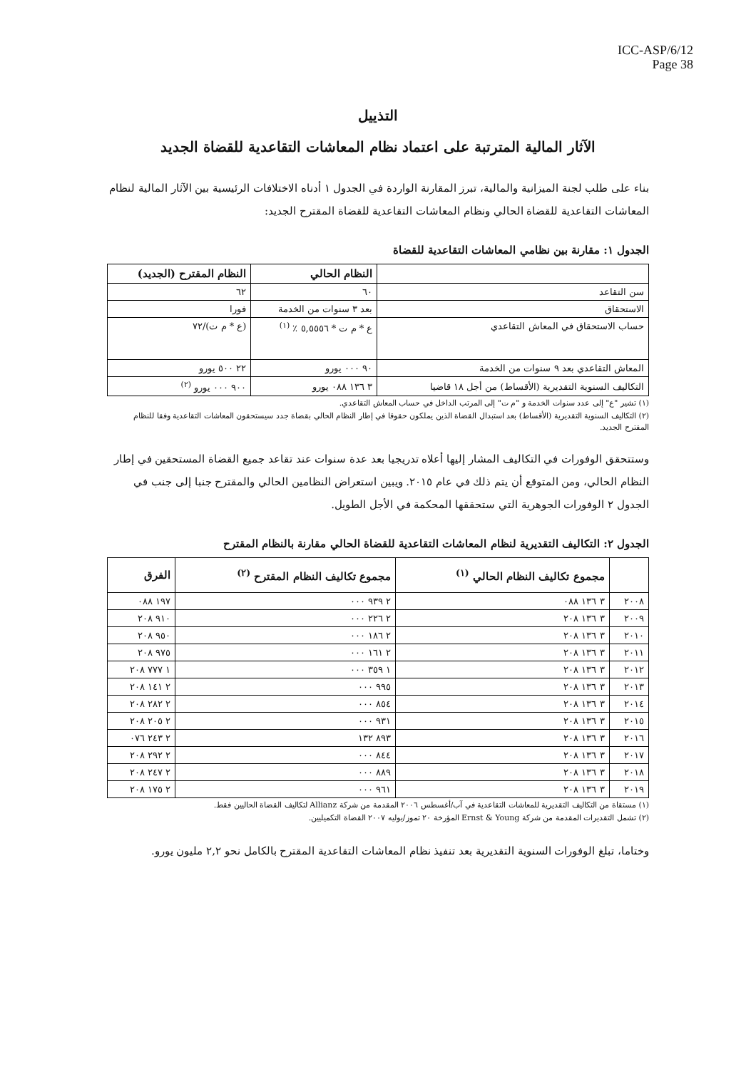ICC-ASP/6/12
Page 38
التذييل
الآثار المالية المترتبة على اعتماد نظام المعاشات التقاعدية للقضاة الجديد
بناء على طلب لجنة الميزانية والمالية، تبرز المقارنة الواردة في الجدول ١ أدناه الاختلافات الرئيسية بين الآثار المالية لنظام المعاشات التقاعدية للقضاة الحالي ونظام المعاشات التقاعدية للقضاة المقترح الجديد:
الجدول ١: مقارنة بين نظامي المعاشات التقاعدية للقضاة
| | النظام الحالي | النظام المقترح (الجديد) |
| --- | --- | --- |
| سن التقاعد | ٦٠ | ٦٢ |
| الاستحقاق | بعد ٣ سنوات من الخدمة | فورا |
| حساب الاستحقاق في المعاش التقاعدي | ع * م ت * ٥,٥٥٥٦ ٪ <sup>(١)</sup> | (ع * م ت)/٧٢ |
| المعاش التقاعدي بعد ٩ سنوات من الخدمة | ٩٠ ٠٠٠ يورو | ٢٢ ٥٠٠ يورو |
| التكاليف السنوية التقديرية (الأقساط) من أجل ١٨ قاضيا | ٣ ١٣٦ ٠٨٨ يورو | ٩٠٠ ٠٠٠ يورو <sup>(٢)</sup> |
(١) تشير "ع" إلى عدد سنوات الخدمة و "م ت" إلى المرتب الداخل في حساب المعاش التقاعدي.
(٢) التكاليف السنوية التقديرية (الأقساط) بعد استبدال القضاة الذين يملكون حقوقا في إطار النظام الحالي بقضاة جدد سيستحقون المعاشات التقاعدية وفقا للنظام المقترح الجديد.
وستتحقق الوفورات في التكاليف المشار إليها أعلاه تدريجيا بعد عدة سنوات عند تقاعد جميع القضاة المستحقين في إطار النظام الحالي، ومن المتوقع أن يتم ذلك في عام ٢٠١٥. ويبين استعراض النظامين الحالي والمقترح جنبا إلى جنب في الجدول ٢ الوفورات الجوهرية التي ستحققها المحكمة في الأجل الطويل.
الجدول ٢: التكاليف التقديرية لنظام المعاشات التقاعدية للقضاة الحالي مقارنة بالنظام المقترح
| | مجموع تكاليف النظام الحالي <sup>(١)</sup> | مجموع تكاليف النظام المقترح <sup>(٢)</sup> | الفرق |
| --- | --- | --- | --- |
| ٢٠٠٨ | ٣ ١٣٦ ٠٨٨ | ٢ ٩٣٩ ٠٠٠ | ١٩٧ ٠٨٨ |
| ٢٠٠٩ | ٣ ١٣٦ ٢٠٨ | ٢ ٢٢٦ ٠٠٠ | ٩١٠ ٢٠٨ |
| ٢٠١٠ | ٣ ١٣٦ ٢٠٨ | ٢ ١٨٦ ٠٠٠ | ٩٥٠ ٢٠٨ |
| ٢٠١١ | ٣ ١٣٦ ٢٠٨ | ٢ ١٦١ ٠٠٠ | ٩٧٥ ٢٠٨ |
| ٢٠١٢ | ٣ ١٣٦ ٢٠٨ | ١ ٣٥٩ ٠٠٠ | ١ ٧٧٧ ٢٠٨ |
| ٢٠١٣ | ٣ ١٣٦ ٢٠٨ | ٩٩٥ ٠٠٠ | ٢ ١٤١ ٢٠٨ |
| ٢٠١٤ | ٣ ١٣٦ ٢٠٨ | ٨٥٤ ٠٠٠ | ٢ ٢٨٢ ٢٠٨ |
| ٢٠١٥ | ٣ ١٣٦ ٢٠٨ | ٩٣١ ٠٠٠ | ٢ ٢٠٥ ٢٠٨ |
| ٢٠١٦ | ٣ ١٣٦ ٢٠٨ | ٨٩٣ ١٣٢ | ٢ ٢٤٣ ٠٧٦ |
| ٢٠١٧ | ٣ ١٣٦ ٢٠٨ | ٨٤٤ ٠٠٠ | ٢ ٢٩٢ ٢٠٨ |
| ٢٠١٨ | ٣ ١٣٦ ٢٠٨ | ٨٨٩ ٠٠٠ | ٢ ٢٤٧ ٢٠٨ |
| ٢٠١٩ | ٣ ١٣٦ ٢٠٨ | ٩٦١ ٠٠٠ | ٢ ١٧٥ ٢٠٨ |
(١) مستقاة من التكاليف التقديرية للمعاشات التقاعدية في آب/أغسطس ٢٠٠٦ المقدمة من شركة Allianz لتكاليف القضاة الحاليين فقط.
(٢) تشمل التقديرات المقدمة من شركة Ernst & Young المؤرخة ٢٠ تموز/يوليه ٢٠٠٧ القضاة التكميليين.
وختاما، تبلغ الوفورات السنوية التقديرية بعد تنفيذ نظام المعاشات التقاعدية المقترح بالكامل نحو ٢,٢ مليون يورو.